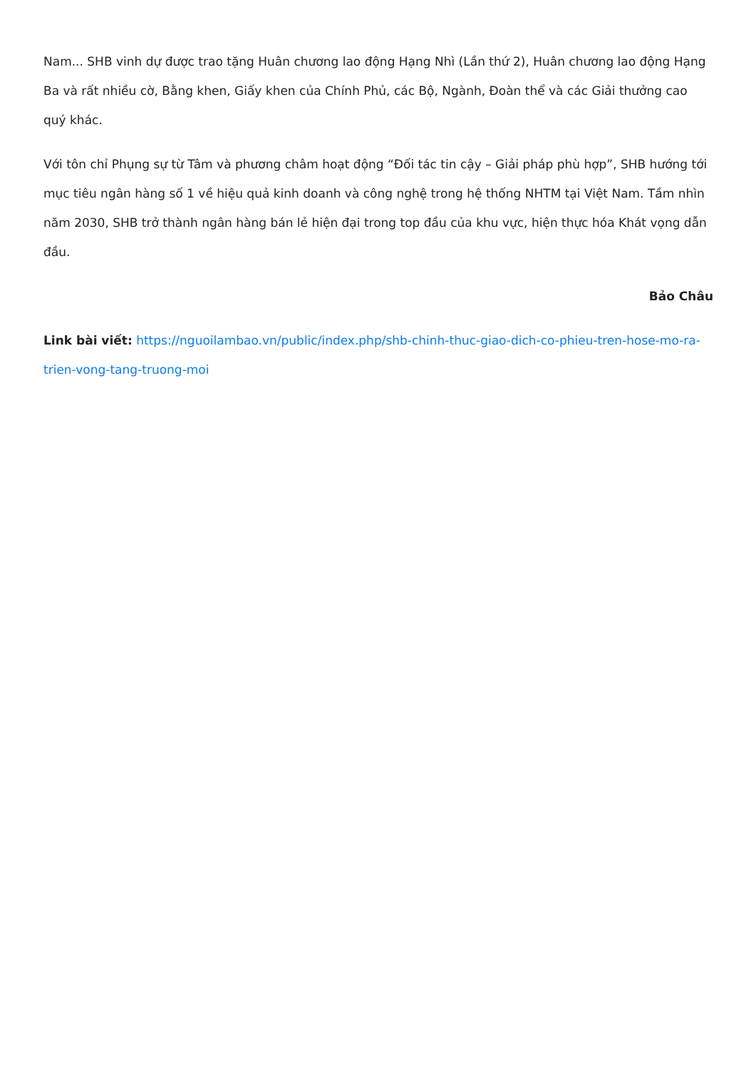Nam... SHB vinh dự được trao tặng Huân chương lao động Hạng Nhì (Lần thứ 2), Huân chương lao động Hạng Ba và rất nhiều cờ, Bằng khen, Giấy khen của Chính Phủ, các Bộ, Ngành, Đoàn thể và các Giải thưởng cao quý khác.
Với tôn chỉ Phụng sự từ Tâm và phương châm hoạt động “Đối tác tin cậy – Giải pháp phù hợp”, SHB hướng tới mục tiêu ngân hàng số 1 về hiệu quả kinh doanh và công nghệ trong hệ thống NHTM tại Việt Nam. Tầm nhìn năm 2030, SHB trở thành ngân hàng bán lẻ hiện đại trong top đầu của khu vực, hiện thực hóa Khát vọng dẫn đầu.
Bảo Châu
Link bài viết: https://nguoilambao.vn/public/index.php/shb-chinh-thuc-giao-dich-co-phieu-tren-hose-mo-ra-trien-vong-tang-truong-moi